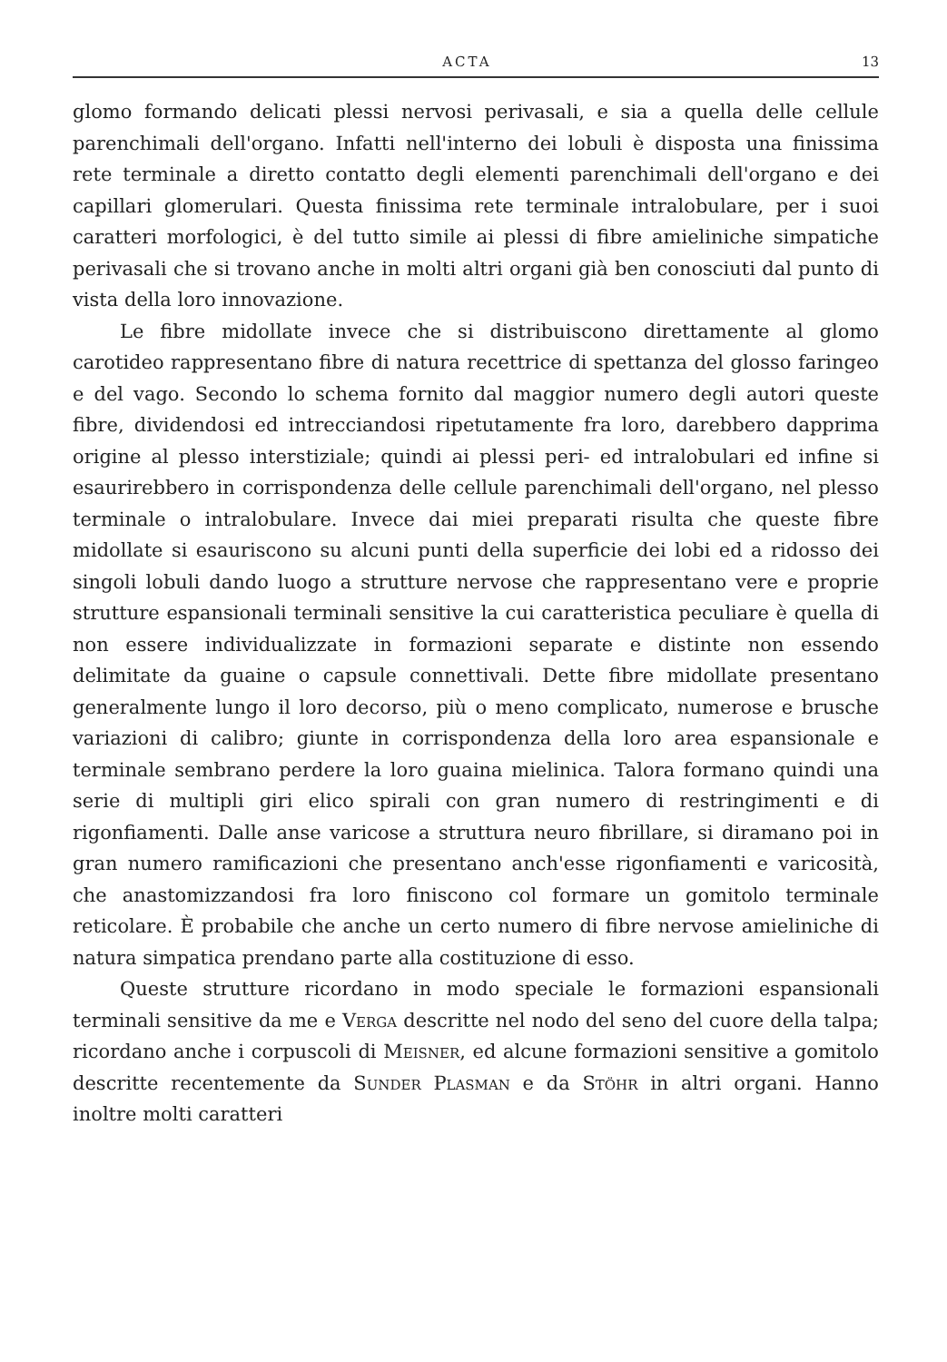ACTA 13
glomo formando delicati plessi nervosi perivasali, e sia a quella delle cellule parenchimali dell'organo. Infatti nell'interno dei lobuli è disposta una finissima rete terminale a diretto contatto degli elementi parenchimali dell'organo e dei capillari glomerulari. Questa finissima rete terminale intralobulare, per i suoi caratteri morfologici, è del tutto simile ai plessi di fibre amieliniche simpatiche perivasali che si trovano anche in molti altri organi già ben conosciuti dal punto di vista della loro innovazione.
Le fibre midollate invece che si distribuiscono direttamente al glomo carotideo rappresentano fibre di natura recettrice di spettanza del glosso faringeo e del vago. Secondo lo schema fornito dal maggior numero degli autori queste fibre, dividendosi ed intrecciandosi ripetutamente fra loro, darebbero dapprima origine al plesso interstiziale; quindi ai plessi peri- ed intralobulari ed infine si esaurirebbero in corrispondenza delle cellule parenchimali dell'organo, nel plesso terminale o intralobulare. Invece dai miei preparati risulta che queste fibre midollate si esauriscono su alcuni punti della superficie dei lobi ed a ridosso dei singoli lobuli dando luogo a strutture nervose che rappresentano vere e proprie strutture espansionali terminali sensitive la cui caratteristica peculiare è quella di non essere individualizzate in formazioni separate e distinte non essendo delimitate da guaine o capsule connettivali. Dette fibre midollate presentano generalmente lungo il loro decorso, più o meno complicato, numerose e brusche variazioni di calibro; giunte in corrispondenza della loro area espansionale e terminale sembrano perdere la loro guaina mielinica. Talora formano quindi una serie di multipli giri elico spirali con gran numero di restringimenti e di rigonfiamenti. Dalle anse varicose a struttura neuro fibrillare, si diramano poi in gran numero ramificazioni che presentano anch'esse rigonfiamenti e varicosità, che anastomizzandosi fra loro finiscono col formare un gomitolo terminale reticolare. È probabile che anche un certo numero di fibre nervose amieliniche di natura simpatica prendano parte alla costituzione di esso.
Queste strutture ricordano in modo speciale le formazioni espansionali terminali sensitive da me e Verga descritte nel nodo del seno del cuore della talpa; ricordano anche i corpuscoli di Meisner, ed alcune formazioni sensitive a gomitolo descritte recentemente da Sunder Plasman e da Stöhr in altri organi. Hanno inoltre molti caratteri